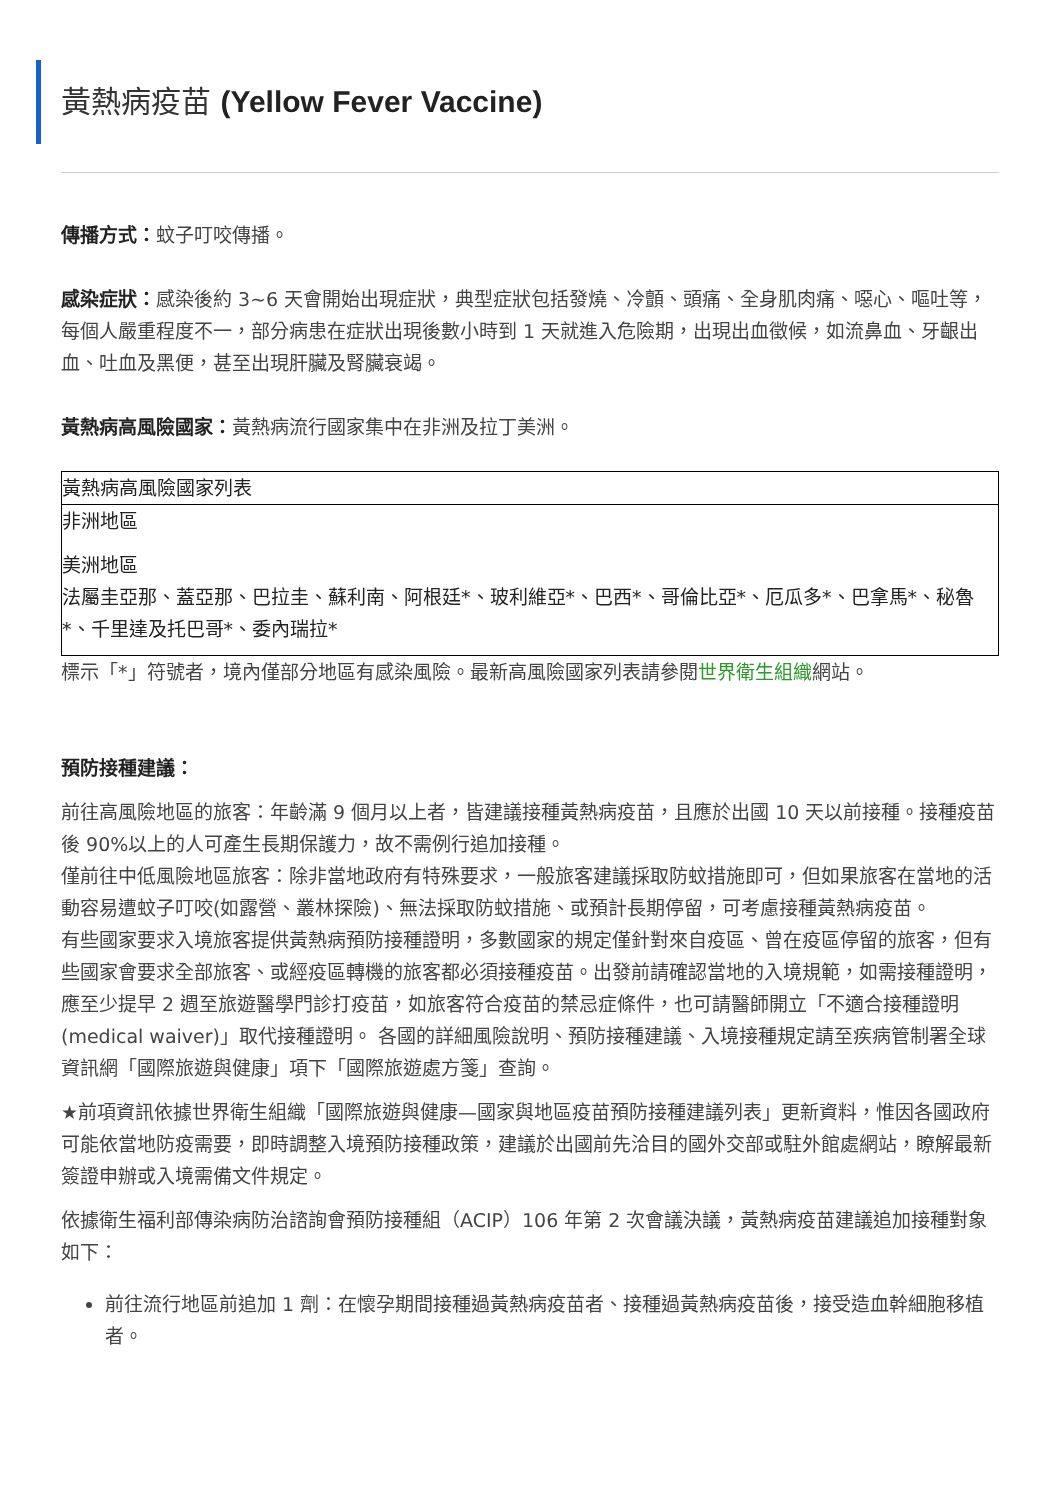黃熱病疫苗 (Yellow Fever Vaccine)
傳播方式：蚊子叮咬傳播。
感染症狀：感染後約 3~6 天會開始出現症狀，典型症狀包括發燒、冷顫、頭痛、全身肌肉痛、噁心、嘔吐等，每個人嚴重程度不一，部分病患在症狀出現後數小時到 1 天就進入危險期，出現出血徵候，如流鼻血、牙齦出血、吐血及黑便，甚至出現肝臟及腎臟衰竭。
黃熱病高風險國家：黃熱病流行國家集中在非洲及拉丁美洲。
| 黃熱病高風險國家列表 |
| --- |
| 非洲地區 |
| 美洲地區 |
| 法屬圭亞那、蓋亞那、巴拉圭、蘇利南、阿根廷*、玻利維亞*、巴西*、哥倫比亞*、厄瓜多*、巴拿馬*、秘魯*、千里達及托巴哥*、委內瑞拉* |
標示「*」符號者，境內僅部分地區有感染風險。最新高風險國家列表請參閱世界衛生組織網站。
預防接種建議：
前往高風險地區的旅客：年齡滿 9 個月以上者，皆建議接種黃熱病疫苗，且應於出國 10 天以前接種。接種疫苗後 90%以上的人可產生長期保護力，故不需例行追加接種。
僅前往中低風險地區旅客：除非當地政府有特殊要求，一般旅客建議採取防蚊措施即可，但如果旅客在當地的活動容易遭蚊子叮咬(如露營、叢林探險)、無法採取防蚊措施、或預計長期停留，可考慮接種黃熱病疫苗。
有些國家要求入境旅客提供黃熱病預防接種證明，多數國家的規定僅針對來自疫區、曾在疫區停留的旅客，但有些國家會要求全部旅客、或經疫區轉機的旅客都必須接種疫苗。出發前請確認當地的入境規範，如需接種證明，應至少提早 2 週至旅遊醫學門診打疫苗，如旅客符合疫苗的禁忌症條件，也可請醫師開立「不適合接種證明(medical waiver)」取代接種證明。 各國的詳細風險說明、預防接種建議、入境接種規定請至疾病管制署全球資訊網「國際旅遊與健康」項下「國際旅遊處方箋」查詢。
★前項資訊依據世界衛生組織「國際旅遊與健康—國家與地區疫苗預防接種建議列表」更新資料，惟因各國政府可能依當地防疫需要，即時調整入境預防接種政策，建議於出國前先洽目的國外交部或駐外館處網站，瞭解最新簽證申辦或入境需備文件規定。
依據衛生福利部傳染病防治諮詢會預防接種組（ACIP）106 年第 2 次會議決議，黃熱病疫苗建議追加接種對象如下：
前往流行地區前追加 1 劑：在懷孕期間接種過黃熱病疫苗者、接種過黃熱病疫苗後，接受造血幹細胞移植者。